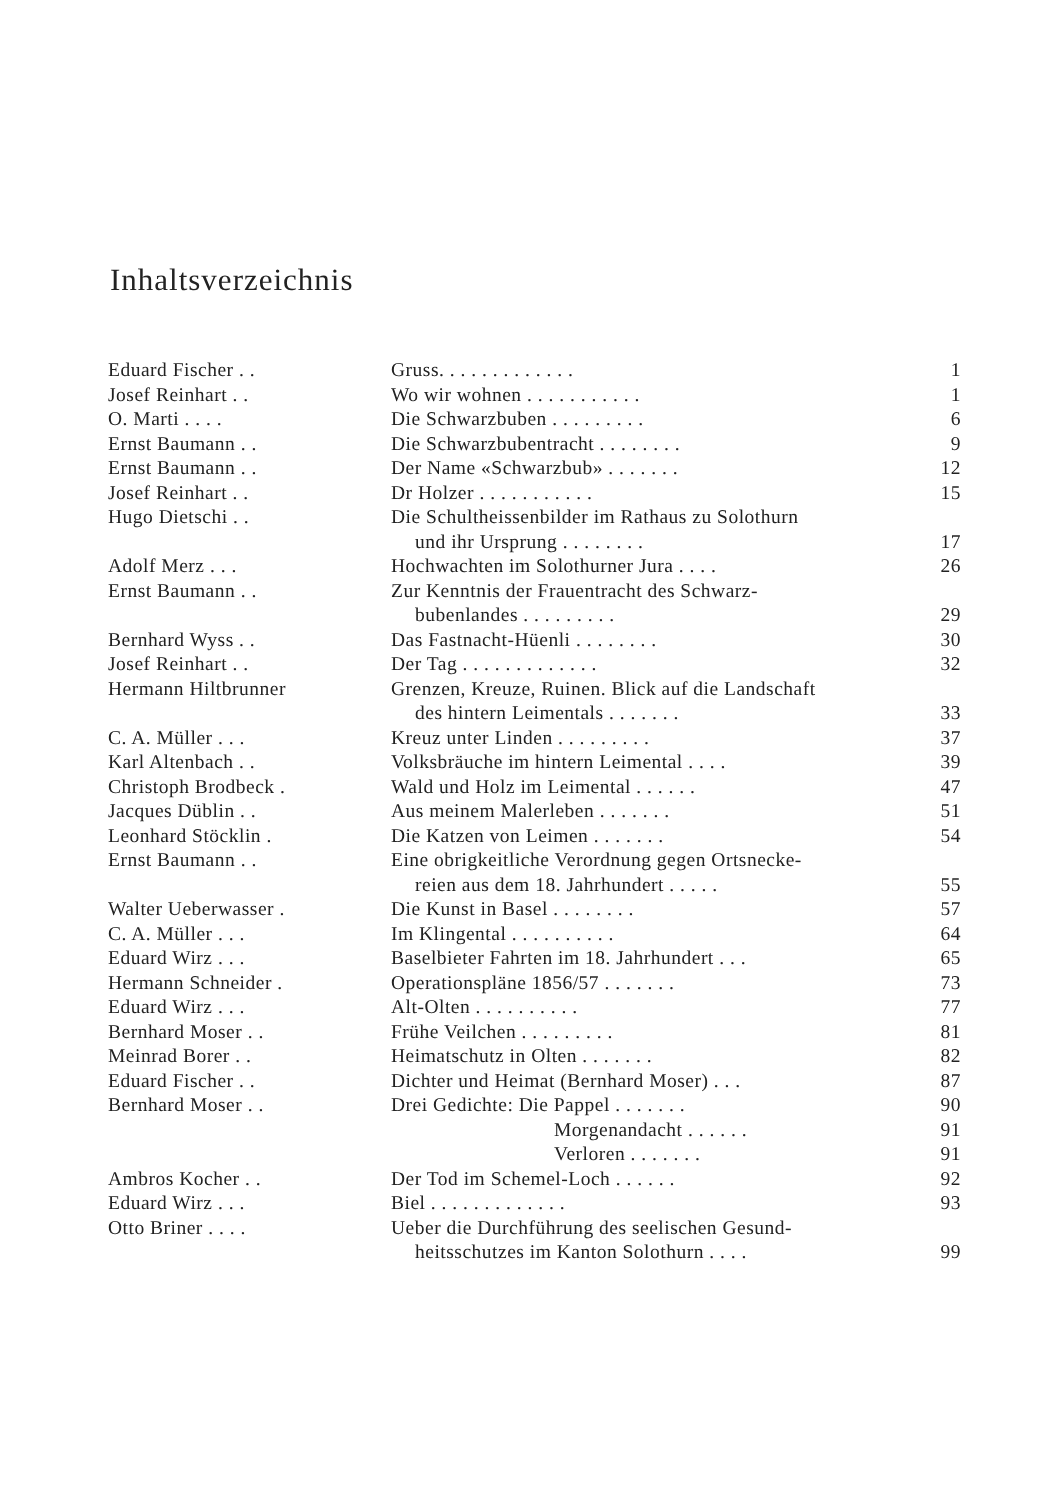Inhaltsverzeichnis
| Eduard Fischer . . | Gruss. . . . . . . . . . . . . | 1 |
| Josef Reinhart . . | Wo wir wohnen . . . . . . . . . . . | 1 |
| O. Marti . . . . | Die Schwarzbuben . . . . . . . . . | 6 |
| Ernst Baumann . . | Die Schwarzbubentracht . . . . . . . . | 9 |
| Ernst Baumann . . | Der Name «Schwarzbub» . . . . . . . | 12 |
| Josef Reinhart . . | Dr Holzer . . . . . . . . . . . | 15 |
| Hugo Dietschi . . | Die Schultheissenbilder im Rathaus zu Solothurn und ihr Ursprung . . . . . . . . | 17 |
| Adolf Merz . . . | Hochwachten im Solothurner Jura . . . . | 26 |
| Ernst Baumann . . | Zur Kenntnis der Frauentracht des Schwarz- bubenlandes . . . . . . . . . | 29 |
| Bernhard Wyss . . | Das Fastnacht-Hüenli . . . . . . . . | 30 |
| Josef Reinhart . . | Der Tag . . . . . . . . . . . . . | 32 |
| Hermann Hiltbrunner | Grenzen, Kreuze, Ruinen. Blick auf die Landschaft des hintern Leimentals . . . . . . . | 33 |
| C. A. Müller . . . | Kreuz unter Linden . . . . . . . . . | 37 |
| Karl Altenbach . . | Volksbräuche im hintern Leimental . . . . | 39 |
| Christoph Brodbeck . | Wald und Holz im Leimental . . . . . . | 47 |
| Jacques Düblin . . | Aus meinem Malerleben . . . . . . . | 51 |
| Leonhard Stöcklin . | Die Katzen von Leimen . . . . . . . | 54 |
| Ernst Baumann . . | Eine obrigkeitliche Verordnung gegen Ortsnecke- reien aus dem 18. Jahrhundert . . . . . | 55 |
| Walter Ueberwasser . | Die Kunst in Basel . . . . . . . . | 57 |
| C. A. Müller . . . | Im Klingental . . . . . . . . . . | 64 |
| Eduard Wirz . . . | Baselbieter Fahrten im 18. Jahrhundert . . . | 65 |
| Hermann Schneider . | Operationspläne 1856/57 . . . . . . . | 73 |
| Eduard Wirz . . . | Alt-Olten . . . . . . . . . . | 77 |
| Bernhard Moser . . | Frühe Veilchen . . . . . . . . . | 81 |
| Meinrad Borer . . | Heimatschutz in Olten . . . . . . . | 82 |
| Eduard Fischer . . | Dichter und Heimat (Bernhard Moser) . . . | 87 |
| Bernhard Moser . . | Drei Gedichte: Die Pappel . . . . . . . | 90 |
| | Morgenandacht . . . . . . | 91 |
| | Verloren . . . . . . . | 91 |
| Ambros Kocher . . | Der Tod im Schemel-Loch . . . . . . | 92 |
| Eduard Wirz . . . | Biel . . . . . . . . . . . . . | 93 |
| Otto Briner . . . . | Ueber die Durchführung des seelischen Gesund- heitsschutzes im Kanton Solothurn . . . . | 99 |